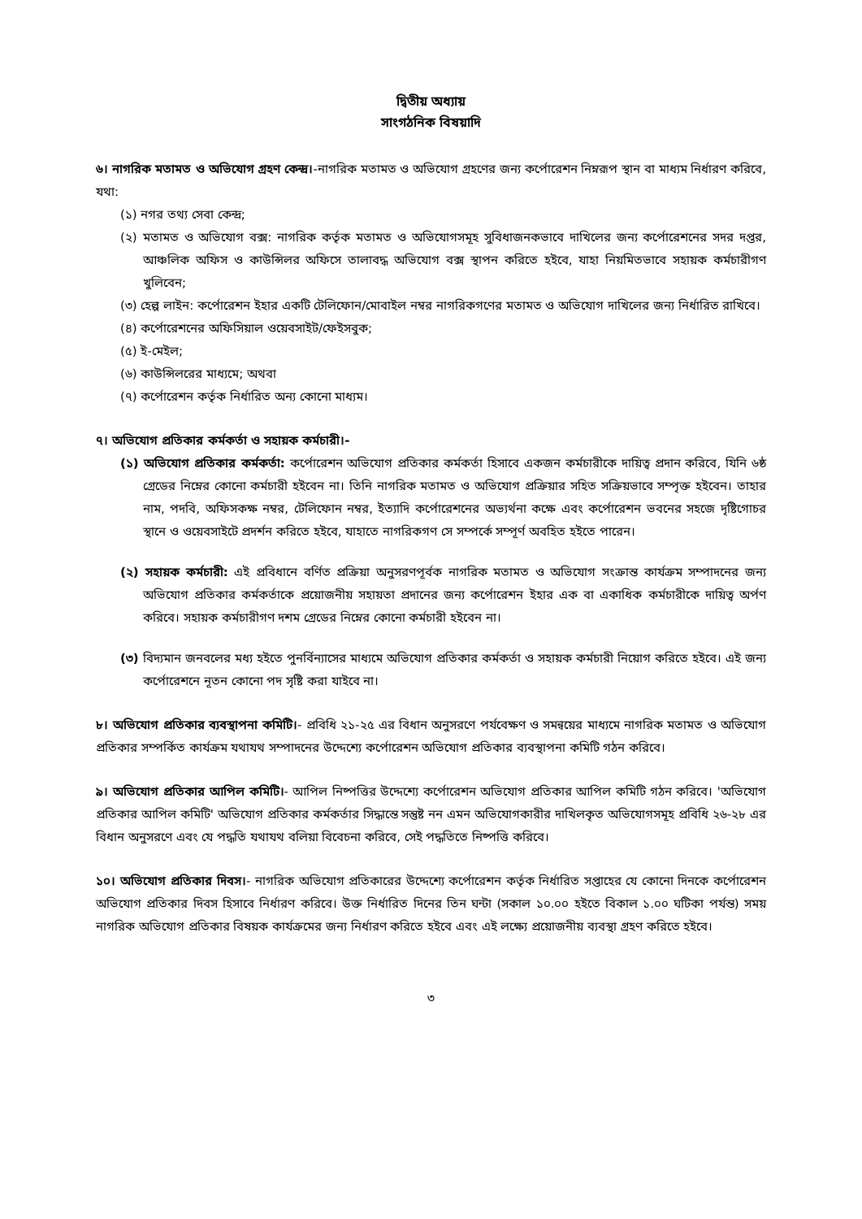দ্বিতীয় অধ্যায়
সাংগঠনিক বিষয়াদি
৬। নাগরিক মতামত ও অভিযোগ গ্রহণ কেন্দ্র।-নাগরিক মতামত ও অভিযোগ গ্রহণের জন্য কর্পোরেশন নিম্নরূপ স্থান বা মাধ্যম নির্ধারণ করিবে, যথা:
(১) নগর তথ্য সেবা কেন্দ্র;
(২) মতামত ও অভিযোগ বক্স: নাগরিক কর্তৃক মতামত ও অভিযোগসমূহ সুবিধাজনকভাবে দাখিলের জন্য কর্পোরেশনের সদর দপ্তর, আঞ্চলিক অফিস ও কাউন্সিলর অফিসে তালাবদ্ধ অভিযোগ বক্স স্থাপন করিতে হইবে, যাহা নিয়মিতভাবে সহায়ক কর্মচারীগণ খুলিবেন;
(৩) হেল্প লাইন: কর্পোরেশন ইহার একটি টেলিফোন/মোবাইল নম্বর নাগরিকগণের মতামত ও অভিযোগ দাখিলের জন্য নির্ধারিত রাখিবে।
(৪) কর্পোরেশনের অফিসিয়াল ওয়েবসাইট/ফেইসবুক;
(৫) ই-মেইল;
(৬) কাউন্সিলরের মাধ্যমে; অথবা
(৭) কর্পোরেশন কর্তৃক নির্ধারিত অন্য কোনো মাধ্যম।
৭। অভিযোগ প্রতিকার কর্মকর্তা ও সহায়ক কর্মচারী।-
(১) অভিযোগ প্রতিকার কর্মকর্তা: কর্পোরেশন অভিযোগ প্রতিকার কর্মকর্তা হিসাবে একজন কর্মচারীকে দায়িত্ব প্রদান করিবে, যিনি ৬ষ্ঠ গ্রেডের নিম্নের কোনো কর্মচারী হইবেন না। তিনি নাগরিক মতামত ও অভিযোগ প্রক্রিয়ার সহিত সক্রিয়ভাবে সম্পৃক্ত হইবেন। তাহার নাম, পদবি, অফিসকক্ষ নম্বর, টেলিফোন নম্বর, ইত্যাদি কর্পোরেশনের অভ্যর্থনা কক্ষে এবং কর্পোরেশন ভবনের সহজে দৃষ্টিগোচর স্থানে ও ওয়েবসাইটে প্রদর্শন করিতে হইবে, যাহাতে নাগরিকগণ সে সম্পর্কে সম্পূর্ণ অবহিত হইতে পারেন।
(২) সহায়ক কর্মচারী: এই প্রবিধানে বর্ণিত প্রক্রিয়া অনুসরণপূর্বক নাগরিক মতামত ও অভিযোগ সংক্রান্ত কার্যক্রম সম্পাদনের জন্য অভিযোগ প্রতিকার কর্মকর্তাকে প্রয়োজনীয় সহায়তা প্রদানের জন্য কর্পোরেশন ইহার এক বা একাধিক কর্মচারীকে দায়িত্ব অর্পণ করিবে। সহায়ক কর্মচারীগণ দশম গ্রেডের নিম্নের কোনো কর্মচারী হইবেন না।
(৩) বিদ্যমান জনবলের মধ্য হইতে পুনর্বিন্যাসের মাধ্যমে অভিযোগ প্রতিকার কর্মকর্তা ও সহায়ক কর্মচারী নিয়োগ করিতে হইবে। এই জন্য কর্পোরেশনে নূতন কোনো পদ সৃষ্টি করা যাইবে না।
৮। অভিযোগ প্রতিকার ব্যবস্থাপনা কমিটি।- প্রবিধি ২১-২৫ এর বিধান অনুসরণে পর্যবেক্ষণ ও সমন্বয়ের মাধ্যমে নাগরিক মতামত ও অভিযোগ প্রতিকার সম্পর্কিত কার্যক্রম যথাযথ সম্পাদনের উদ্দেশ্যে কর্পোরেশন অভিযোগ প্রতিকার ব্যবস্থাপনা কমিটি গঠন করিবে।
৯। অভিযোগ প্রতিকার আপিল কমিটি।- আপিল নিষ্পত্তির উদ্দেশ্যে কর্পোরেশন অভিযোগ প্রতিকার আপিল কমিটি গঠন করিবে। 'অভিযোগ প্রতিকার আপিল কমিটি' অভিযোগ প্রতিকার কর্মকর্তার সিদ্ধান্তে সন্তুষ্ট নন এমন অভিযোগকারীর দাখিলকৃত অভিযোগসমূহ প্রবিধি ২৬-২৮ এর বিধান অনুসরণে এবং যে পদ্ধতি যথাযথ বলিয়া বিবেচনা করিবে, সেই পদ্ধতিতে নিষ্পত্তি করিবে।
১০। অভিযোগ প্রতিকার দিবস।- নাগরিক অভিযোগ প্রতিকারের উদ্দেশ্যে কর্পোরেশন কর্তৃক নির্ধারিত সপ্তাহের যে কোনো দিনকে কর্পোরেশন অভিযোগ প্রতিকার দিবস হিসাবে নির্ধারণ করিবে। উক্ত নির্ধারিত দিনের তিন ঘন্টা (সকাল ১০.০০ হইতে বিকাল ১.০০ ঘটিকা পর্যন্ত) সময় নাগরিক অভিযোগ প্রতিকার বিষয়ক কার্যক্রমের জন্য নির্ধারণ করিতে হইবে এবং এই লক্ষ্যে প্রয়োজনীয় ব্যবস্থা গ্রহণ করিতে হইবে।
৩